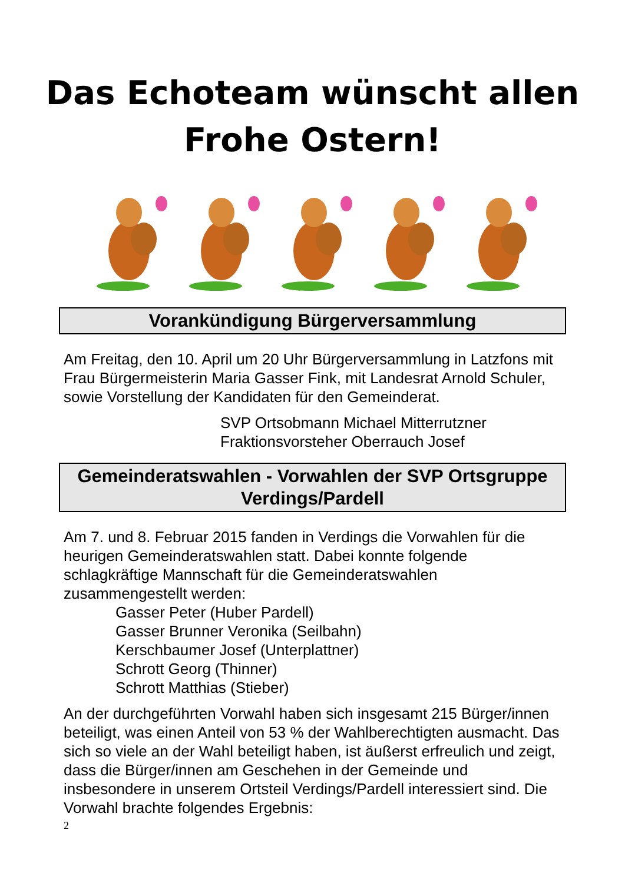Das Echoteam wünscht allen
Frohe Ostern!
Vorankündigung Bürgerversammlung
Am Freitag, den 10. April um 20 Uhr Bürgerversammlung in Latzfons mit Frau Bürgermeisterin Maria Gasser Fink, mit Landesrat Arnold Schuler, sowie Vorstellung der Kandidaten für den Gemeinderat.
SVP Ortsobmann Michael Mitterrutzner
Fraktionsvorsteher Oberrauch Josef
Gemeinderatswahlen - Vorwahlen der SVP Ortsgruppe Verdings/Pardell
Am 7. und 8. Februar 2015 fanden in Verdings die Vorwahlen für die heurigen Gemeinderatswahlen statt. Dabei konnte folgende schlagkräftige Mannschaft für die Gemeinderatswahlen zusammengestellt werden:
Gasser Peter (Huber Pardell)
Gasser Brunner Veronika (Seilbahn)
Kerschbaumer Josef (Unterplattner)
Schrott Georg (Thinner)
Schrott Matthias (Stieber)
An der durchgeführten Vorwahl haben sich insgesamt 215 Bürger/innen beteiligt, was einen Anteil von 53 % der Wahlberechtigten ausmacht. Das sich so viele an der Wahl beteiligt haben, ist äußerst erfreulich und zeigt, dass die Bürger/innen am Geschehen in der Gemeinde und insbesondere in unserem Ortsteil Verdings/Pardell interessiert sind. Die Vorwahl brachte folgendes Ergebnis:
2